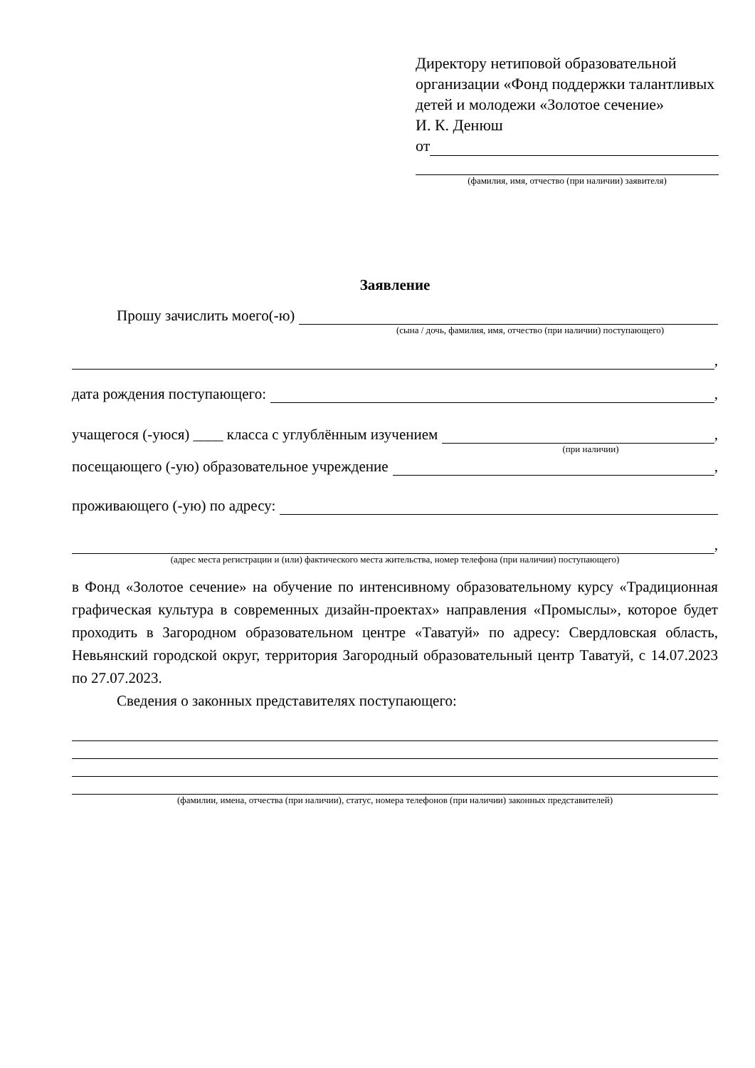Директору нетиповой образовательной организации «Фонд поддержки талантливых детей и молодежи «Золотое сечение»
И. К. Денюш
от
(фамилия, имя, отчество (при наличии) заявителя)
Заявление
Прошу зачислить моего(-ю)
(сына / дочь, фамилия, имя, отчество (при наличии) поступающего)
,
дата рождения поступающего: ,
учащегося (-уюся) ____ класса с углублённым изучением ,
(при наличии)
посещающего (-ую) образовательное учреждение ,
проживающего (-ую) по адресу:
,
(адрес места регистрации и (или) фактического места жительства, номер телефона (при наличии) поступающего)
в Фонд «Золотое сечение» на обучение по интенсивному образовательному курсу «Традиционная графическая культура в современных дизайн-проектах» направления «Промыслы», которое будет проходить в Загородном образовательном центре «Таватуй» по адресу: Свердловская область, Невьянский городской округ, территория Загородный образовательный центр Таватуй, с 14.07.2023 по 27.07.2023.
Сведения о законных представителях поступающего:
(фамилии, имена, отчества (при наличии), статус, номера телефонов (при наличии) законных представителей)